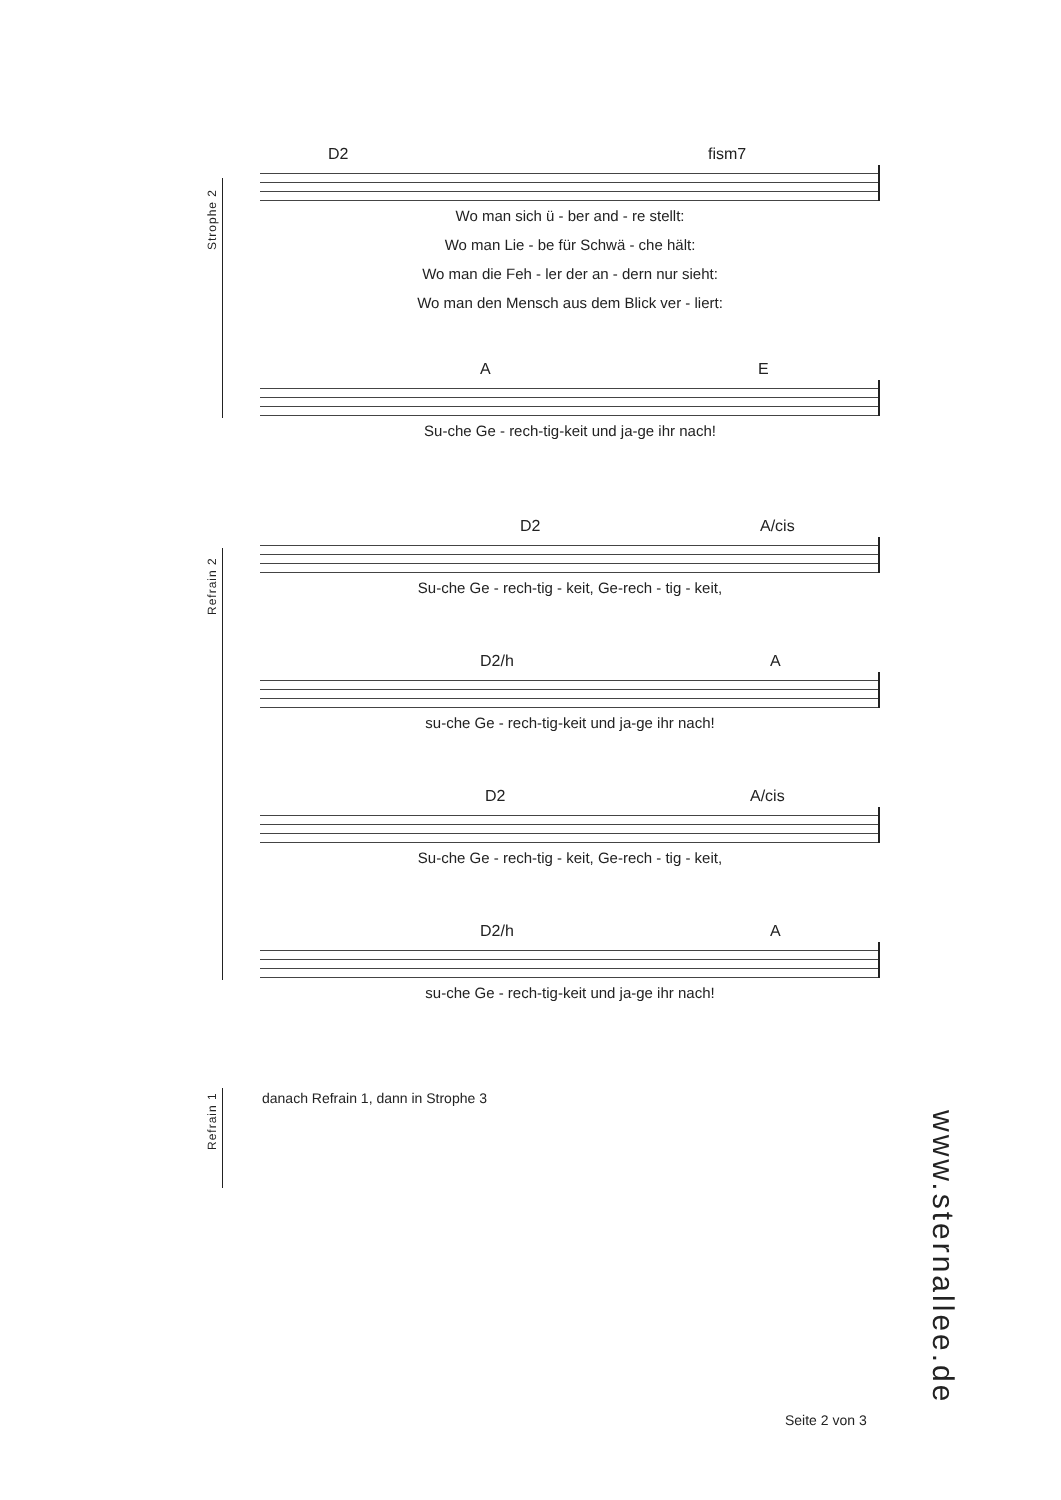Strophe 2
D2 fism7
Wo man sich ü - ber and - re stellt:
Wo man Lie - be für Schwä - che hält:
Wo man die Feh - ler der an - dern nur sieht:
Wo man den Mensch aus dem Blick ver - liert:
A E
Su-che Ge - rech-tig-keit und ja-ge ihr nach!
Refrain 2
D2 A/cis
Su-che Ge - rech-tig - keit, Ge-rech - tig - keit,
D2/h A
su-che Ge - rech-tig-keit und ja-ge ihr nach!
D2 A/cis
Su-che Ge - rech-tig - keit, Ge-rech - tig - keit,
D2/h A
su-che Ge - rech-tig-keit und ja-ge ihr nach!
Refrain 1
danach Refrain 1, dann in Strophe 3
www.sternallee.de
Seite 2 von 3